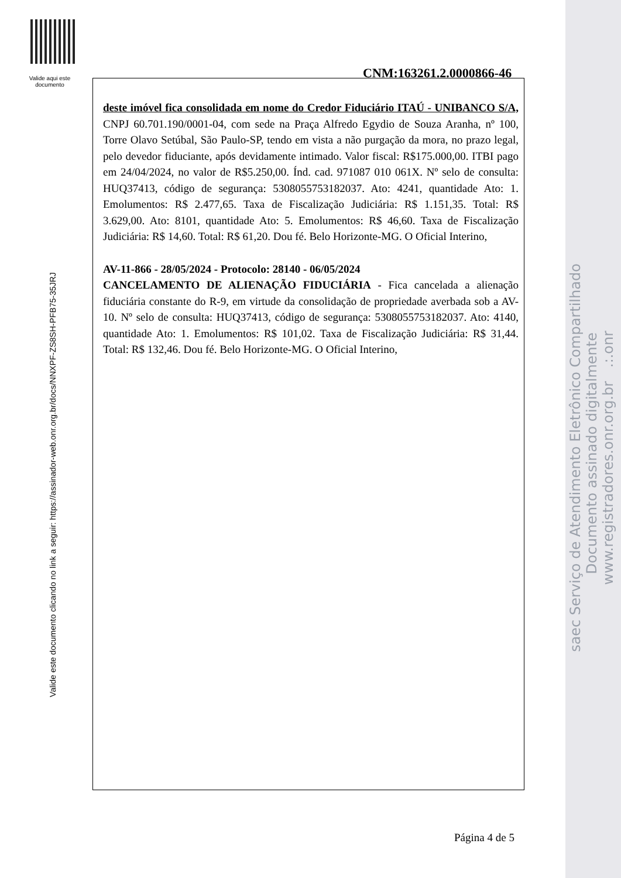Valide aqui este documento
Valide este documento clicando no link a seguir: https://assinador-web.onr.org.br/docs/NNXPF-ZS8SH-PFB75-35JRJ
CNM:163261.2.0000866-46
deste imóvel fica consolidada em nome do Credor Fiduciário ITAÚ - UNIBANCO S/A, CNPJ 60.701.190/0001-04, com sede na Praça Alfredo Egydio de Souza Aranha, nº 100, Torre Olavo Setúbal, São Paulo-SP, tendo em vista a não purgação da mora, no prazo legal, pelo devedor fiduciante, após devidamente intimado. Valor fiscal: R$175.000,00. ITBI pago em 24/04/2024, no valor de R$5.250,00. Índ. cad. 971087 010 061X. Nº selo de consulta: HUQ37413, código de segurança: 5308055753182037. Ato: 4241, quantidade Ato: 1. Emolumentos: R$ 2.477,65. Taxa de Fiscalização Judiciária: R$ 1.151,35. Total: R$ 3.629,00. Ato: 8101, quantidade Ato: 5. Emolumentos: R$ 46,60. Taxa de Fiscalização Judiciária: R$ 14,60. Total: R$ 61,20. Dou fé. Belo Horizonte-MG. O Oficial Interino,
AV-11-866 - 28/05/2024 - Protocolo: 28140 - 06/05/2024
CANCELAMENTO DE ALIENAÇÃO FIDUCIÁRIA - Fica cancelada a alienação fiduciária constante do R-9, em virtude da consolidação de propriedade averbada sob a AV-10. Nº selo de consulta: HUQ37413, código de segurança: 5308055753182037. Ato: 4140, quantidade Ato: 1. Emolumentos: R$ 101,02. Taxa de Fiscalização Judiciária: R$ 31,44. Total: R$ 132,46. Dou fé. Belo Horizonte-MG. O Oficial Interino,
Página 4 de 5
saec Serviço de Atendimento Eletrônico Compartilhado Documento assinado digitalmente www.registradores.onr.org.br .:.onr